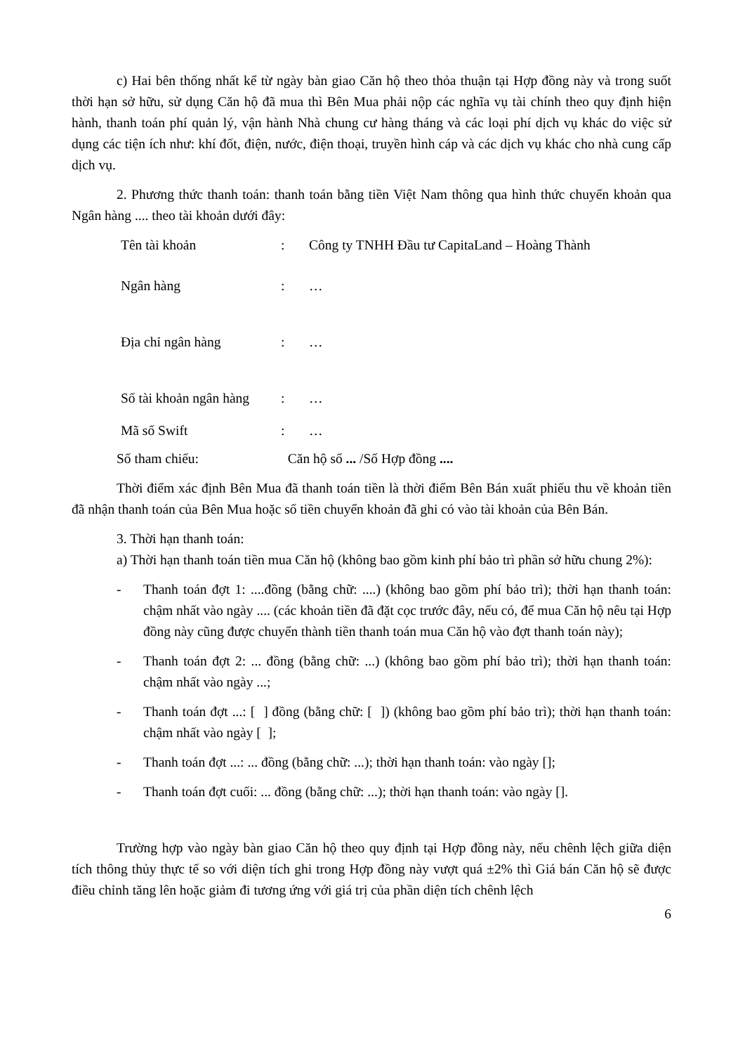c) Hai bên thống nhất kể từ ngày bàn giao Căn hộ theo thỏa thuận tại Hợp đồng này và trong suốt thời hạn sở hữu, sử dụng Căn hộ đã mua thì Bên Mua phải nộp các nghĩa vụ tài chính theo quy định hiện hành, thanh toán phí quản lý, vận hành Nhà chung cư hàng tháng và các loại phí dịch vụ khác do việc sử dụng các tiện ích như: khí đốt, điện, nước, điện thoại, truyền hình cáp và các dịch vụ khác cho nhà cung cấp dịch vụ.
2. Phương thức thanh toán: thanh toán bằng tiền Việt Nam thông qua hình thức chuyển khoản qua Ngân hàng .... theo tài khoản dưới đây:
| Tên tài khoản | : | Công ty TNHH Đầu tư CapitaLand – Hoàng Thành |
| Ngân hàng | : | … |
| Địa chỉ ngân hàng | : | … |
| Số tài khoản ngân hàng | : | … |
| Mã số Swift | : | … |
Số tham chiếu: Căn hộ số ... /Số Hợp đồng ....
Thời điểm xác định Bên Mua đã thanh toán tiền là thời điểm Bên Bán xuất phiếu thu về khoản tiền đã nhận thanh toán của Bên Mua hoặc số tiền chuyển khoản đã ghi có vào tài khoản của Bên Bán.
3. Thời hạn thanh toán:
a) Thời hạn thanh toán tiền mua Căn hộ (không bao gồm kinh phí bảo trì phần sở hữu chung 2%):
- Thanh toán đợt 1: ....đồng (bằng chữ: ....) (không bao gồm phí bảo trì); thời hạn thanh toán: chậm nhất vào ngày .... (các khoản tiền đã đặt cọc trước đây, nếu có, để mua Căn hộ nêu tại Hợp đồng này cũng được chuyển thành tiền thanh toán mua Căn hộ vào đợt thanh toán này);
- Thanh toán đợt 2: ... đồng (bằng chữ: ...) (không bao gồm phí bảo trì); thời hạn thanh toán: chậm nhất vào ngày ...;
- Thanh toán đợt ...: [ ] đồng (bằng chữ: [ ]) (không bao gồm phí bảo trì); thời hạn thanh toán: chậm nhất vào ngày [ ];
- Thanh toán đợt ...: ... đồng (bằng chữ: ...); thời hạn thanh toán: vào ngày [];
- Thanh toán đợt cuối: ... đồng (bằng chữ: ...); thời hạn thanh toán: vào ngày [].
Trường hợp vào ngày bàn giao Căn hộ theo quy định tại Hợp đồng này, nếu chênh lệch giữa diện tích thông thủy thực tế so với diện tích ghi trong Hợp đồng này vượt quá ±2% thì Giá bán Căn hộ sẽ được điều chỉnh tăng lên hoặc giảm đi tương ứng với giá trị của phần diện tích chênh lệch
6